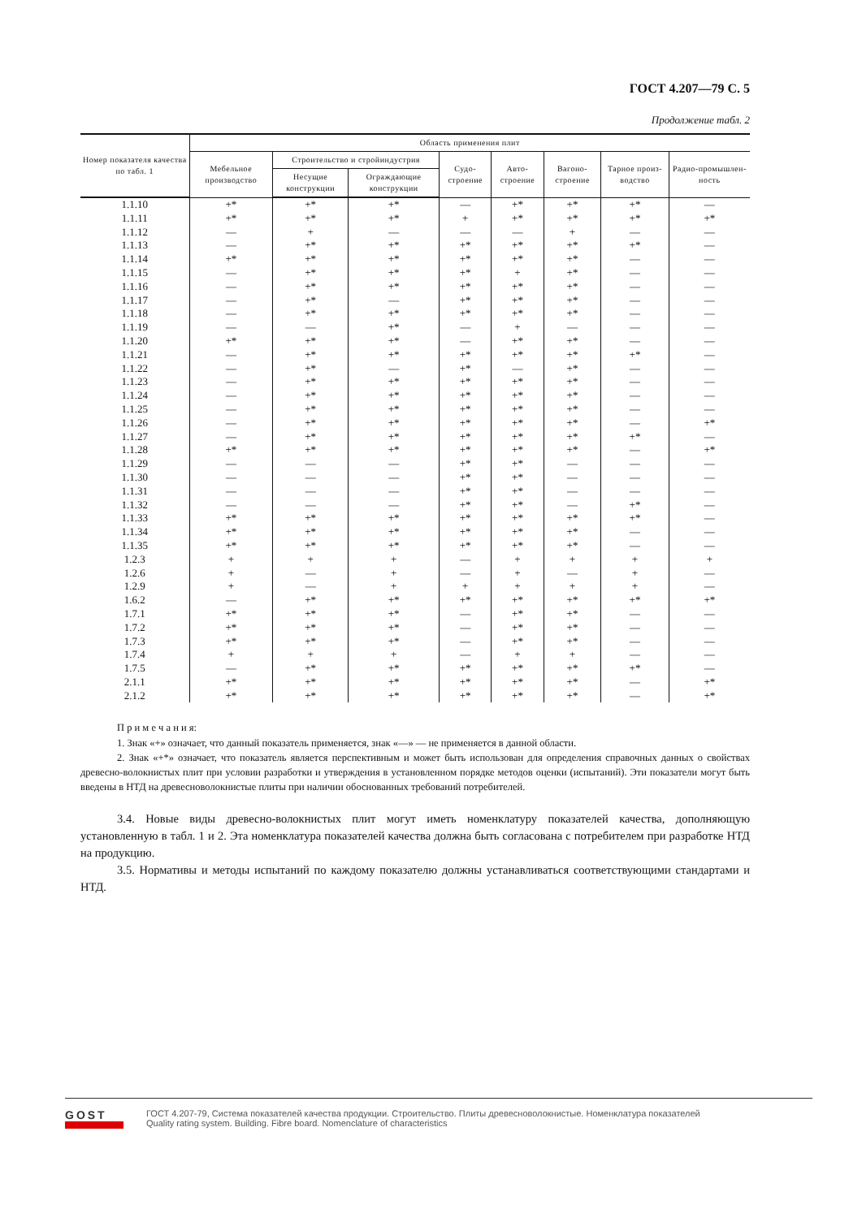ГОСТ 4.207—79 С. 5
Продолжение табл. 2
| Номер показателя качества по табл. 1 | Область применения плит | | | | | | | |
| --- | --- | --- | --- | --- | --- | --- | --- | --- |
| | Мебельное производство | Строительство и стройиндустрия | | Судо-строение | Авто-строение | Вагоно-строение | Тарное произ-водство | Радио-промышлен-ность |
| | | Несущие конструкции | Ограждающие конструкции | | | | | |
| 1.1.10 | +* | +* | +* | — | +* | +* | +* | — |
| 1.1.11 | +* | +* | +* | + | +* | +* | +* | +* |
| 1.1.12 | — | + | — | — | — | + | — | — |
| 1.1.13 | — | +* | +* | +* | +* | +* | +* | — |
| 1.1.14 | +* | +* | +* | +* | +* | +* | — | — |
| 1.1.15 | — | +* | +* | +* | + | +* | — | — |
| 1.1.16 | — | +* | +* | +* | +* | +* | — | — |
| 1.1.17 | — | +* | — | +* | +* | +* | — | — |
| 1.1.18 | — | +* | +* | +* | +* | +* | — | — |
| 1.1.19 | — | — | +* | — | + | — | — | — |
| 1.1.20 | +* | +* | +* | — | +* | +* | — | — |
| 1.1.21 | — | +* | +* | +* | +* | +* | +* | — |
| 1.1.22 | — | +* | — | +* | — | +* | — | — |
| 1.1.23 | — | +* | +* | +* | +* | +* | — | — |
| 1.1.24 | — | +* | +* | +* | +* | +* | — | — |
| 1.1.25 | — | +* | +* | +* | +* | +* | — | — |
| 1.1.26 | — | +* | +* | +* | +* | +* | — | +* |
| 1.1.27 | — | +* | +* | +* | +* | +* | +* | — |
| 1.1.28 | +* | +* | +* | +* | +* | +* | — | +* |
| 1.1.29 | — | — | — | +* | +* | — | — | — |
| 1.1.30 | — | — | — | +* | +* | — | — | — |
| 1.1.31 | — | — | — | +* | +* | — | — | — |
| 1.1.32 | — | — | — | +* | +* | — | +* | — |
| 1.1.33 | +* | +* | +* | +* | +* | +* | +* | — |
| 1.1.34 | +* | +* | +* | +* | +* | +* | — | — |
| 1.1.35 | +* | +* | +* | +* | +* | +* | — | — |
| 1.2.3 | + | + | + | — | + | + | + | + |
| 1.2.6 | + | — | + | — | + | — | + | — |
| 1.2.9 | + | — | + | + | + | + | + | — |
| 1.6.2 | — | +* | +* | +* | +* | +* | +* | +* |
| 1.7.1 | +* | +* | +* | — | +* | +* | — | — |
| 1.7.2 | +* | +* | +* | — | +* | +* | — | — |
| 1.7.3 | +* | +* | +* | — | +* | +* | — | — |
| 1.7.4 | + | + | + | — | + | + | — | — |
| 1.7.5 | — | +* | +* | +* | +* | +* | +* | — |
| 2.1.1 | +* | +* | +* | +* | +* | +* | — | +* |
| 2.1.2 | +* | +* | +* | +* | +* | +* | — | +* |
П р и м е ч а н и я:
1. Знак «+» означает, что данный показатель применяется, знак «—» — не применяется в данной области.
2. Знак «+*» означает, что показатель является перспективным и может быть использован для определения справочных данных о свойствах древесно-волокнистых плит при условии разработки и утверждения в установленном порядке методов оценки (испытаний). Эти показатели могут быть введены в НТД на древесноволокнистые плиты при наличии обоснованных требований потребителей.
3.4. Новые виды древесно-волокнистых плит могут иметь номенклатуру показателей качества, дополняющую установленную в табл. 1 и 2. Эта номенклатура показателей качества должна быть согласована с потребителем при разработке НТД на продукцию.
3.5. Нормативы и методы испытаний по каждому показателю должны устанавливаться соответствующими стандартами и НТД.
GOST
ГОСТ 4.207-79, Система показателей качества продукции. Строительство. Плиты древесноволокнистые. Номенклатура показателей
Quality rating system. Building. Fibre board. Nomenclature of characteristics